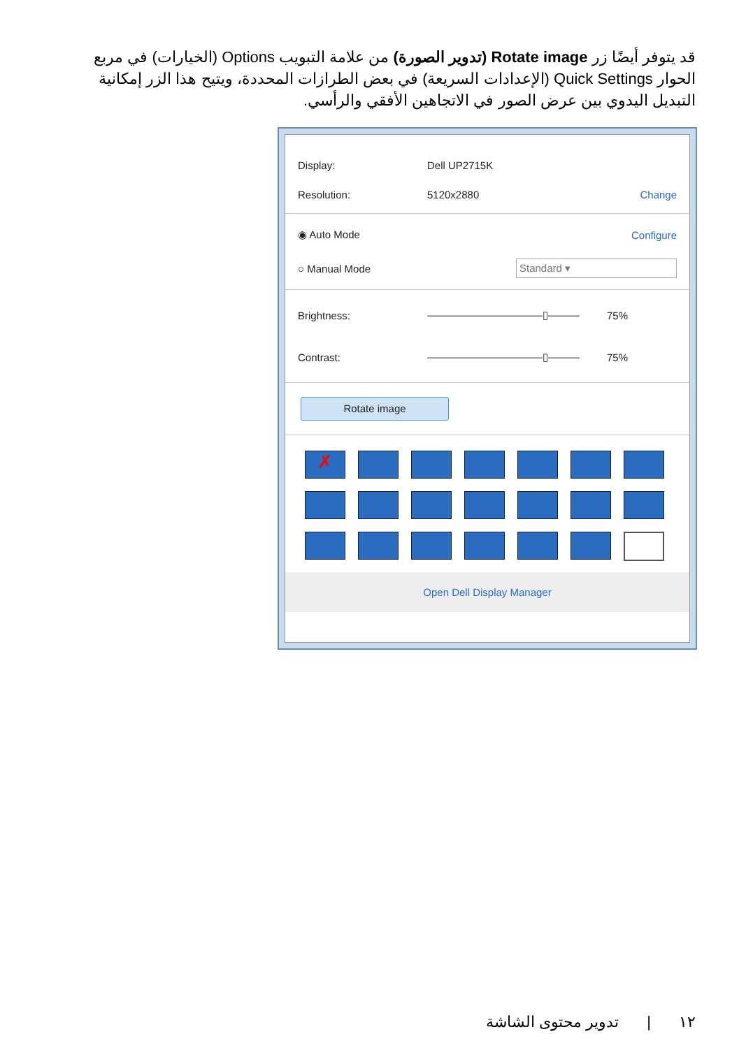قد يتوفر أيضًا زر Rotate image (تدوير الصورة) من علامة التبويب Options (الخيارات) في مربع الحوار Quick Settings (الإعدادات السريعة) في بعض الطرازات المحددة، ويتيح هذا الزر إمكانية التبديل اليدوي بين عرض الصور في الاتجاهين الأفقي والرأسي.
Display: Dell UP2715K
Resolution: 5120x2880 Change
◉ Auto Mode Configure
○ Manual Mode Standard ▾
Brightness: ———————————▯——— 75%
Contrast: ———————————▯——— 75%
Rotate image
✗
Open Dell Display Manager
١٢ | تدوير محتوى الشاشة